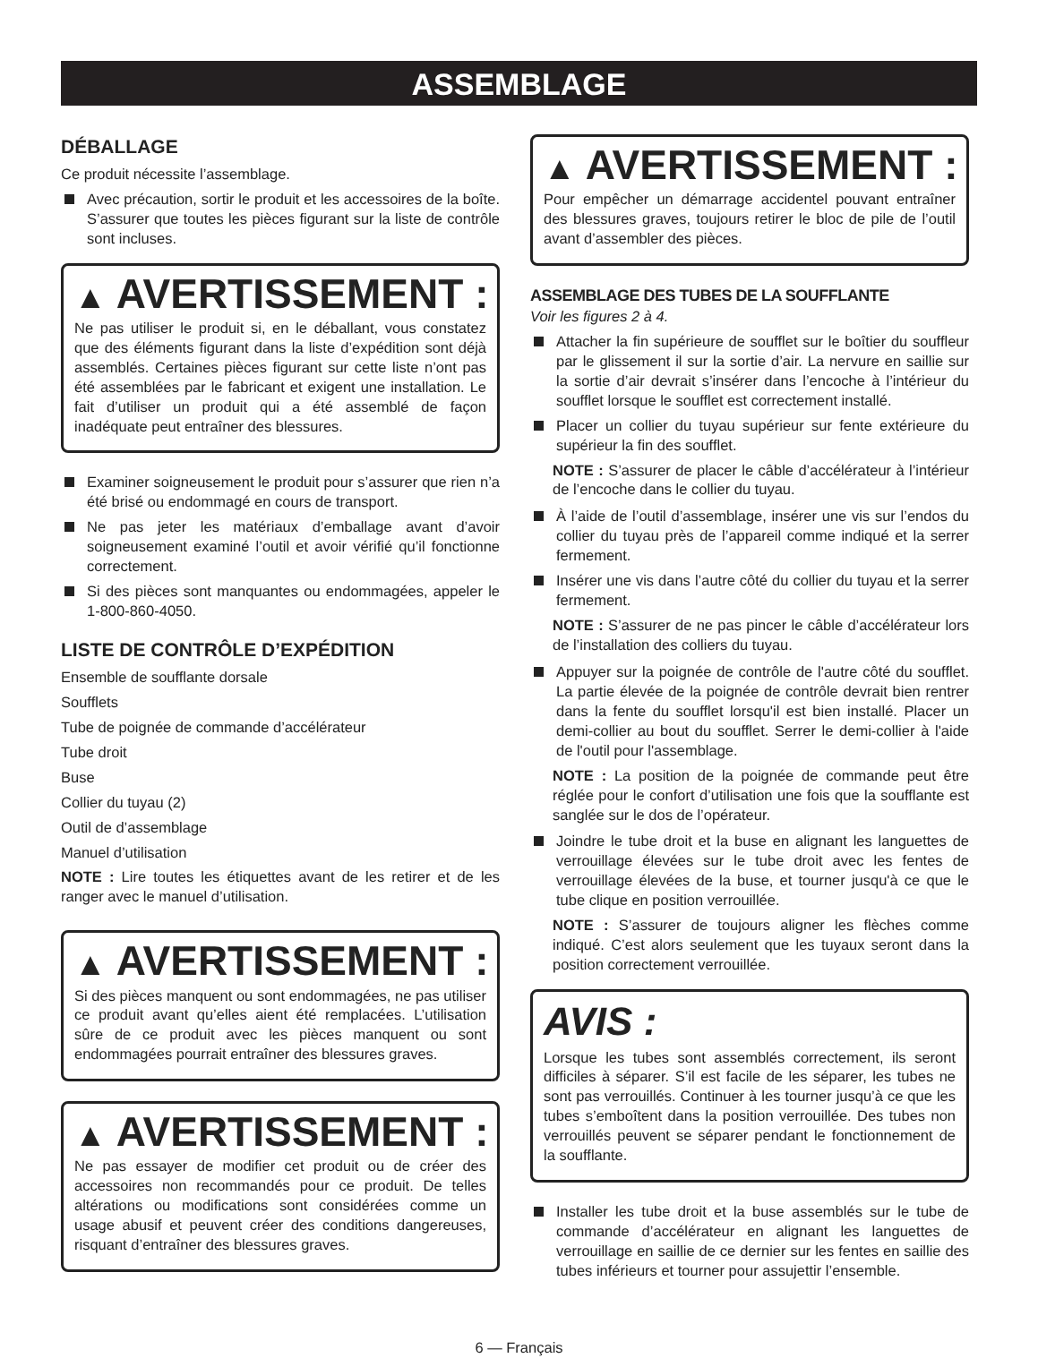ASSEMBLAGE
DÉBALLAGE
Ce produit nécessite l’assemblage.
Avec précaution, sortir le produit et les accessoires de la boîte. S’assurer que toutes les pièces figurant sur la liste de contrôle sont incluses.
▲ AVERTISSEMENT :
Ne pas utiliser le produit si, en le déballant, vous constatez que des éléments figurant dans la liste d’expédition sont déjà assemblés. Certaines pièces figurant sur cette liste n’ont pas été assemblées par le fabricant et exigent une installation. Le fait d’utiliser un produit qui a été assemblé de façon inadéquate peut entraîner des blessures.
Examiner soigneusement le produit pour s’assurer que rien n’a été brisé ou endommagé en cours de transport.
Ne pas jeter les matériaux d’emballage avant d’avoir soigneusement examiné l’outil et avoir vérifié qu’il fonctionne correctement.
Si des pièces sont manquantes ou endommagées, appeler le 1-800-860-4050.
LISTE DE CONTRÔLE D’EXPÉDITION
Ensemble de soufflante dorsale
Soufflets
Tube de poignée de commande d’accélérateur
Tube droit
Buse
Collier du tuyau (2)
Outil de d’assemblage
Manuel d’utilisation
NOTE : Lire toutes les étiquettes avant de les retirer et de les ranger avec le manuel d’utilisation.
▲ AVERTISSEMENT :
Si des pièces manquent ou sont endommagées, ne pas utiliser ce produit avant qu’elles aient été remplacées. L’utilisation sûre de ce produit avec les pièces manquent ou sont endommagées pourrait entraîner des blessures graves.
▲ AVERTISSEMENT :
Ne pas essayer de modifier cet produit ou de créer des accessoires non recommandés pour ce produit. De telles altérations ou modifications sont considérées comme un usage abusif et peuvent créer des conditions dangereuses, risquant d’entraîner des blessures graves.
▲ AVERTISSEMENT :
Pour empêcher un démarrage accidentel pouvant entraîner des blessures graves, toujours retirer le bloc de pile de l’outil avant d’assembler des pièces.
ASSEMBLAGE DES TUBES DE LA SOUFFLANTE
Voir les figures 2 à 4.
Attacher la fin supérieure de soufflet sur le boîtier du souffleur par le glissement il sur la sortie d’air. La nervure en saillie sur la sortie d’air devrait s’insérer dans l’encoche à l’intérieur du soufflet lorsque le soufflet est correctement installé.
Placer un collier du tuyau supérieur sur fente extérieure du supérieur la fin des soufflet.
NOTE : S’assurer de placer le câble d’accélérateur à l’intérieur de l’encoche dans le collier du tuyau.
À l’aide de l’outil d’assemblage, insérer une vis sur l’endos du collier du tuyau près de l’appareil comme indiqué et la serrer fermement.
Insérer une vis dans l’autre côté du collier du tuyau et la serrer fermement.
NOTE : S’assurer de ne pas pincer le câble d’accélérateur lors de l’installation des colliers du tuyau.
Appuyer sur la poignée de contrôle de l'autre côté du soufflet. La partie élevée de la poignée de contrôle devrait bien rentrer dans la fente du soufflet lorsqu'il est bien installé. Placer un demi-collier au bout du soufflet. Serrer le demi-collier à l'aide de l'outil pour l'assemblage.
NOTE : La position de la poignée de commande peut être réglée pour le confort d’utilisation une fois que la soufflante est sanglée sur le dos de l’opérateur.
Joindre le tube droit et la buse en alignant les languettes de verrouillage élevées sur le tube droit avec les fentes de verrouillage élevées de la buse, et tourner jusqu'à ce que le tube clique en position verrouillée.
NOTE : S’assurer de toujours aligner les flèches comme indiqué. C’est alors seulement que les tuyaux seront dans la position correctement verrouillée.
AVIS :
Lorsque les tubes sont assemblés correctement, ils seront difficiles à séparer. S’il est facile de les séparer, les tubes ne sont pas verrouillés. Continuer à les tourner jusqu’à ce que les tubes s’emboîtent dans la position verrouillée. Des tubes non verrouillés peuvent se séparer pendant le fonctionnement de la soufflante.
Installer les tube droit et la buse assemblés sur le tube de commande d’accélérateur en alignant les languettes de verrouillage en saillie de ce dernier sur les fentes en saillie des tubes inférieurs et tourner pour assujettir l’ensemble.
6 — Français